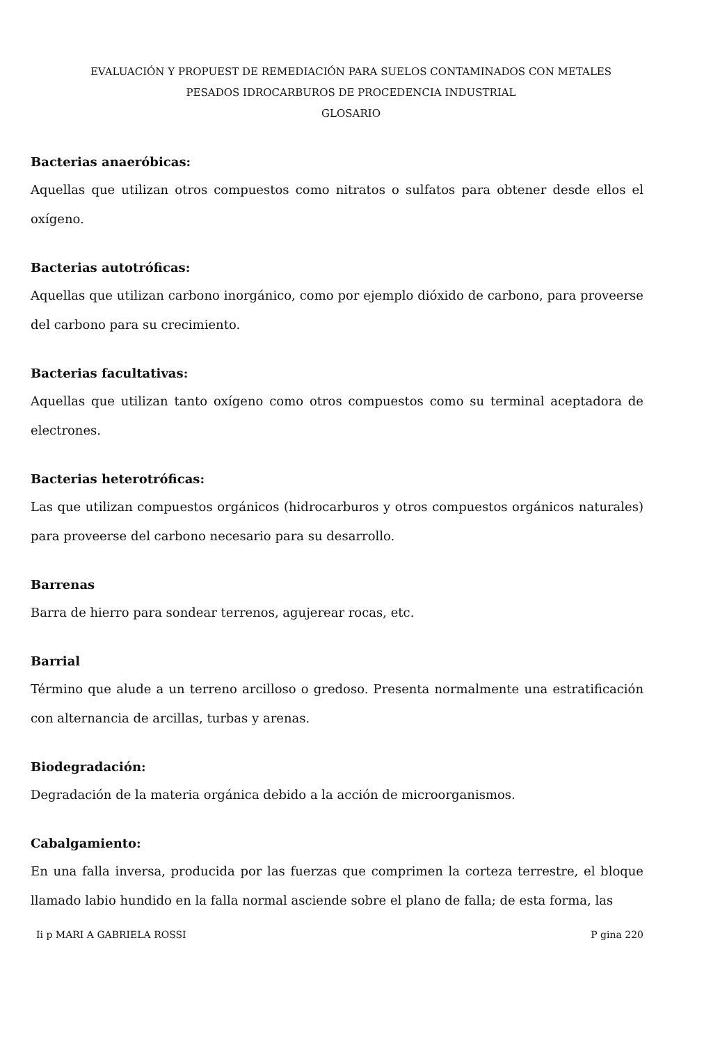EVALUACIÓN Y PROPUEST DE REMEDIACIÓN PARA SUELOS CONTAMINADOS CON METALES
PESADOS IDROCARBUROS DE PROCEDENCIA INDUSTRIAL
GLOSARIO
Bacterias anaeróbicas:
Aquellas que utilizan otros compuestos como nitratos o sulfatos para obtener desde ellos el oxígeno.
Bacterias autotróficas:
Aquellas que utilizan carbono inorgánico, como por ejemplo dióxido de carbono, para proveerse del carbono para su crecimiento.
Bacterias facultativas:
Aquellas que utilizan tanto oxígeno como otros compuestos como su terminal aceptadora de electrones.
Bacterias heterotróficas:
Las que utilizan compuestos orgánicos (hidrocarburos y otros compuestos orgánicos naturales) para proveerse del carbono necesario para su desarrollo.
Barrenas
Barra de hierro para sondear terrenos, agujerear rocas, etc.
Barrial
Término que alude a un terreno arcilloso o gredoso. Presenta normalmente una estratificación con alternancia de arcillas, turbas y arenas.
Biodegradación:
Degradación de la materia orgánica debido a la acción de microorganismos.
Cabalgamiento:
En una falla inversa, producida por las fuerzas que comprimen la corteza terrestre, el bloque llamado labio hundido en la falla normal asciende sobre el plano de falla; de esta forma, las
Ii p MARI A GABRIELA ROSSI P gina 220